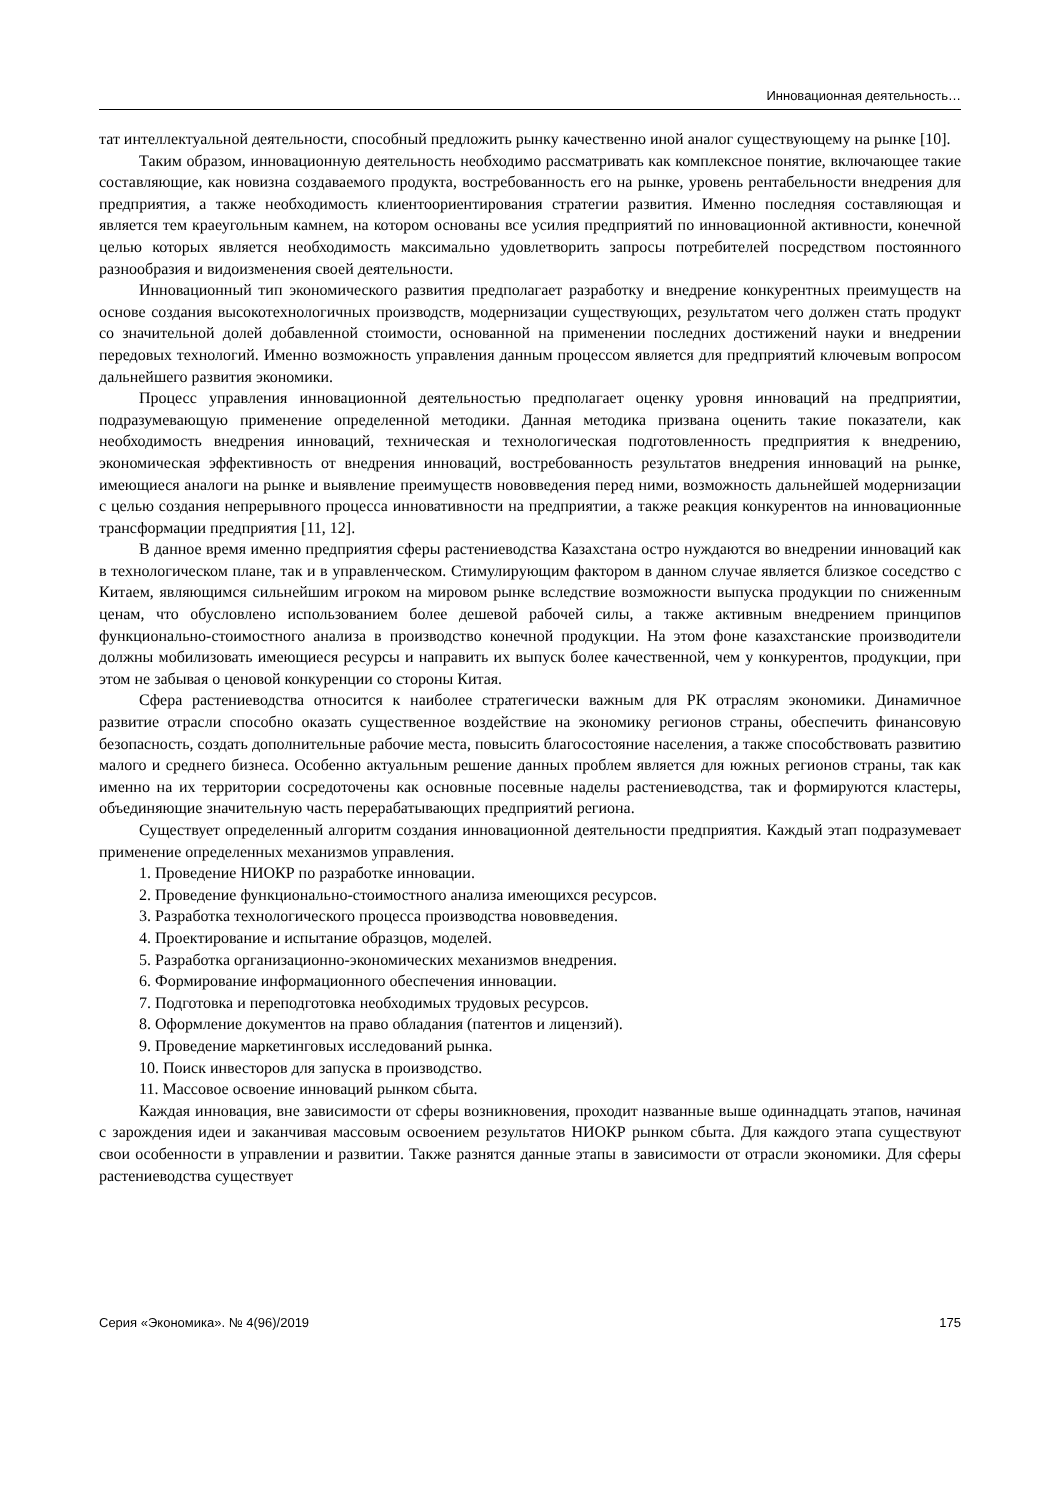Инновационная деятельность…
тат интеллектуальной деятельности, способный предложить рынку качественно иной аналог существующему на рынке [10].
Таким образом, инновационную деятельность необходимо рассматривать как комплексное понятие, включающее такие составляющие, как новизна создаваемого продукта, востребованность его на рынке, уровень рентабельности внедрения для предприятия, а также необходимость клиентоориентирования стратегии развития. Именно последняя составляющая и является тем краеугольным камнем, на котором основаны все усилия предприятий по инновационной активности, конечной целью которых является необходимость максимально удовлетворить запросы потребителей посредством постоянного разнообразия и видоизменения своей деятельности.
Инновационный тип экономического развития предполагает разработку и внедрение конкурентных преимуществ на основе создания высокотехнологичных производств, модернизации существующих, результатом чего должен стать продукт со значительной долей добавленной стоимости, основанной на применении последних достижений науки и внедрении передовых технологий. Именно возможность управления данным процессом является для предприятий ключевым вопросом дальнейшего развития экономики.
Процесс управления инновационной деятельностью предполагает оценку уровня инноваций на предприятии, подразумевающую применение определенной методики. Данная методика призвана оценить такие показатели, как необходимость внедрения инноваций, техническая и технологическая подготовленность предприятия к внедрению, экономическая эффективность от внедрения инноваций, востребованность результатов внедрения инноваций на рынке, имеющиеся аналоги на рынке и выявление преимуществ нововведения перед ними, возможность дальнейшей модернизации с целью создания непрерывного процесса инновативности на предприятии, а также реакция конкурентов на инновационные трансформации предприятия [11, 12].
В данное время именно предприятия сферы растениеводства Казахстана остро нуждаются во внедрении инноваций как в технологическом плане, так и в управленческом. Стимулирующим фактором в данном случае является близкое соседство с Китаем, являющимся сильнейшим игроком на мировом рынке вследствие возможности выпуска продукции по сниженным ценам, что обусловлено использованием более дешевой рабочей силы, а также активным внедрением принципов функционально-стоимостного анализа в производство конечной продукции. На этом фоне казахстанские производители должны мобилизовать имеющиеся ресурсы и направить их выпуск более качественной, чем у конкурентов, продукции, при этом не забывая о ценовой конкуренции со стороны Китая.
Сфера растениеводства относится к наиболее стратегически важным для РК отраслям экономики. Динамичное развитие отрасли способно оказать существенное воздействие на экономику регионов страны, обеспечить финансовую безопасность, создать дополнительные рабочие места, повысить благосостояние населения, а также способствовать развитию малого и среднего бизнеса. Особенно актуальным решение данных проблем является для южных регионов страны, так как именно на их территории сосредоточены как основные посевные наделы растениеводства, так и формируются кластеры, объединяющие значительную часть перерабатывающих предприятий региона.
Существует определенный алгоритм создания инновационной деятельности предприятия. Каждый этап подразумевает применение определенных механизмов управления.
1. Проведение НИОКР по разработке инновации.
2. Проведение функционально-стоимостного анализа имеющихся ресурсов.
3. Разработка технологического процесса производства нововведения.
4. Проектирование и испытание образцов, моделей.
5. Разработка организационно-экономических механизмов внедрения.
6. Формирование информационного обеспечения инновации.
7. Подготовка и переподготовка необходимых трудовых ресурсов.
8. Оформление документов на право обладания (патентов и лицензий).
9. Проведение маркетинговых исследований рынка.
10. Поиск инвесторов для запуска в производство.
11. Массовое освоение инноваций рынком сбыта.
Каждая инновация, вне зависимости от сферы возникновения, проходит названные выше одиннадцать этапов, начиная с зарождения идеи и заканчивая массовым освоением результатов НИОКР рынком сбыта. Для каждого этапа существуют свои особенности в управлении и развитии. Также разнятся данные этапы в зависимости от отрасли экономики. Для сферы растениеводства существует
Серия «Экономика». № 4(96)/2019 175